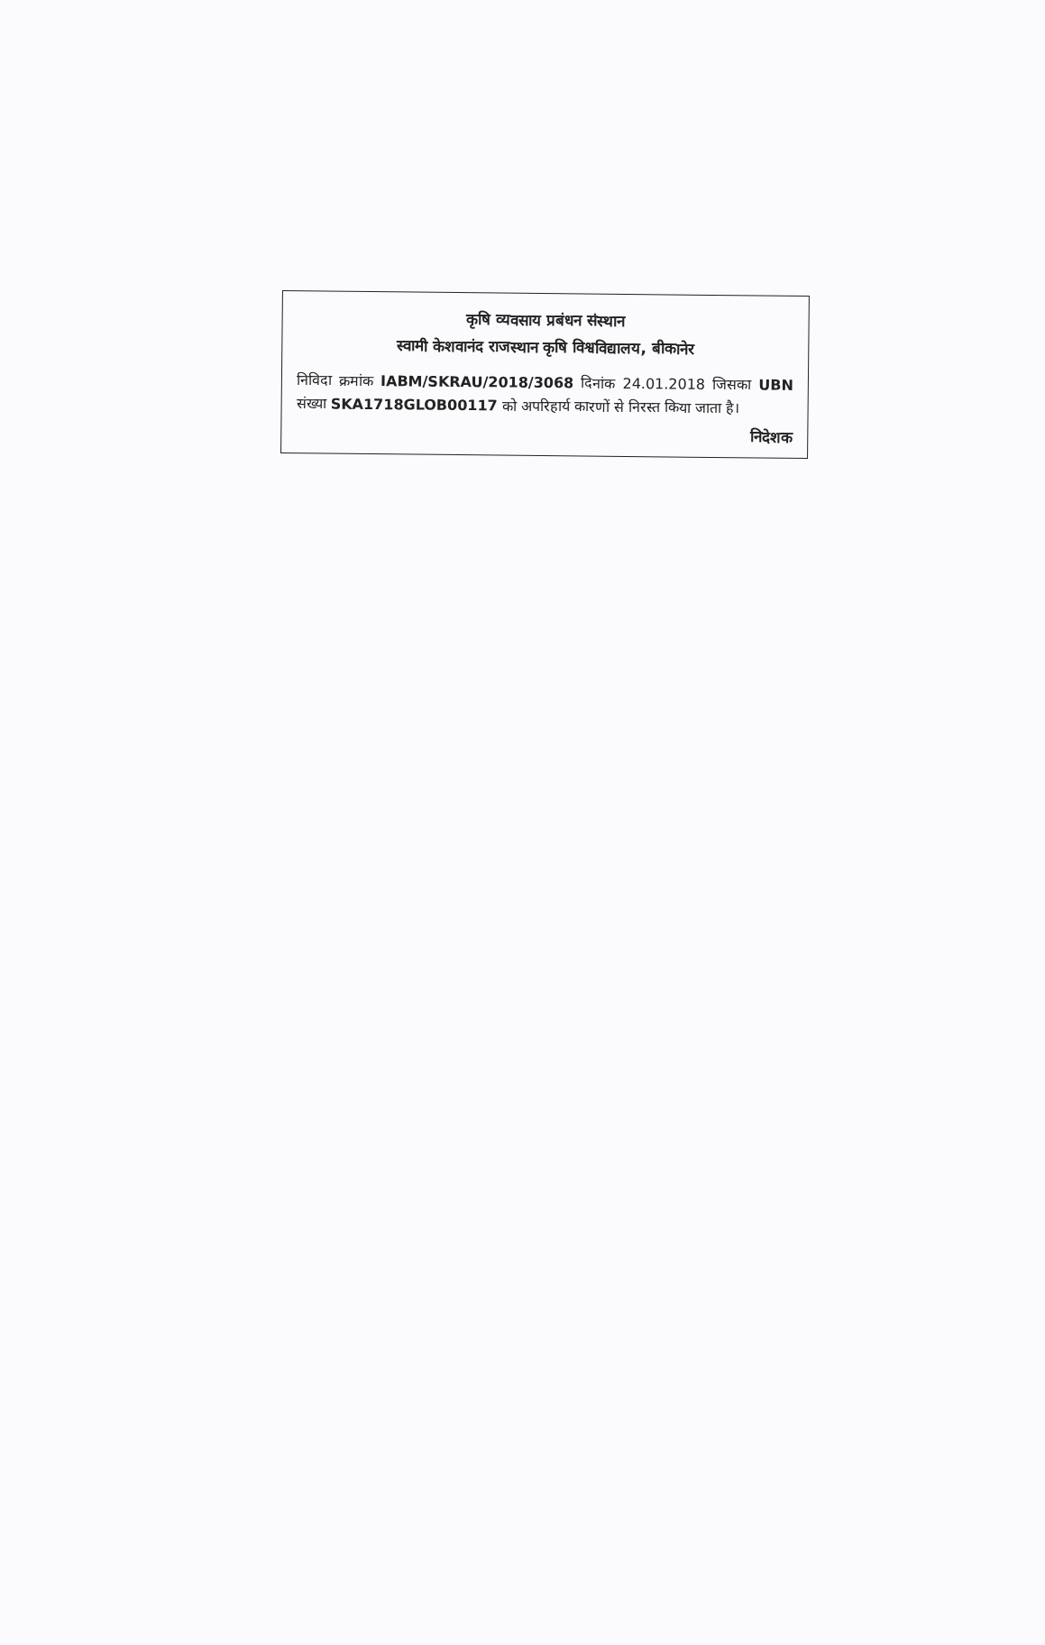कृषि व्यवसाय प्रबंधन संस्थान
स्वामी केशवानंद राजस्थान कृषि विश्वविद्यालय, बीकानेर
निविदा क्रमांक IABM/SKRAU/2018/3068 दिनांक 24.01.2018 जिसका UBN संख्या SKA1718GLOB00117 को अपरिहार्य कारणों से निरस्त किया जाता है।
निदेशक